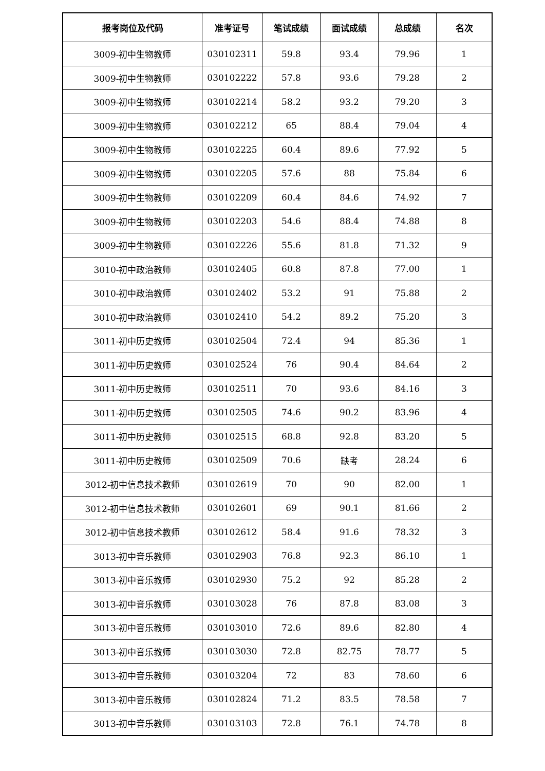| 报考岗位及代码 | 准考证号 | 笔试成绩 | 面试成绩 | 总成绩 | 名次 |
| --- | --- | --- | --- | --- | --- |
| 3009-初中生物教师 | 030102311 | 59.8 | 93.4 | 79.96 | 1 |
| 3009-初中生物教师 | 030102222 | 57.8 | 93.6 | 79.28 | 2 |
| 3009-初中生物教师 | 030102214 | 58.2 | 93.2 | 79.20 | 3 |
| 3009-初中生物教师 | 030102212 | 65 | 88.4 | 79.04 | 4 |
| 3009-初中生物教师 | 030102225 | 60.4 | 89.6 | 77.92 | 5 |
| 3009-初中生物教师 | 030102205 | 57.6 | 88 | 75.84 | 6 |
| 3009-初中生物教师 | 030102209 | 60.4 | 84.6 | 74.92 | 7 |
| 3009-初中生物教师 | 030102203 | 54.6 | 88.4 | 74.88 | 8 |
| 3009-初中生物教师 | 030102226 | 55.6 | 81.8 | 71.32 | 9 |
| 3010-初中政治教师 | 030102405 | 60.8 | 87.8 | 77.00 | 1 |
| 3010-初中政治教师 | 030102402 | 53.2 | 91 | 75.88 | 2 |
| 3010-初中政治教师 | 030102410 | 54.2 | 89.2 | 75.20 | 3 |
| 3011-初中历史教师 | 030102504 | 72.4 | 94 | 85.36 | 1 |
| 3011-初中历史教师 | 030102524 | 76 | 90.4 | 84.64 | 2 |
| 3011-初中历史教师 | 030102511 | 70 | 93.6 | 84.16 | 3 |
| 3011-初中历史教师 | 030102505 | 74.6 | 90.2 | 83.96 | 4 |
| 3011-初中历史教师 | 030102515 | 68.8 | 92.8 | 83.20 | 5 |
| 3011-初中历史教师 | 030102509 | 70.6 | 缺考 | 28.24 | 6 |
| 3012-初中信息技术教师 | 030102619 | 70 | 90 | 82.00 | 1 |
| 3012-初中信息技术教师 | 030102601 | 69 | 90.1 | 81.66 | 2 |
| 3012-初中信息技术教师 | 030102612 | 58.4 | 91.6 | 78.32 | 3 |
| 3013-初中音乐教师 | 030102903 | 76.8 | 92.3 | 86.10 | 1 |
| 3013-初中音乐教师 | 030102930 | 75.2 | 92 | 85.28 | 2 |
| 3013-初中音乐教师 | 030103028 | 76 | 87.8 | 83.08 | 3 |
| 3013-初中音乐教师 | 030103010 | 72.6 | 89.6 | 82.80 | 4 |
| 3013-初中音乐教师 | 030103030 | 72.8 | 82.75 | 78.77 | 5 |
| 3013-初中音乐教师 | 030103204 | 72 | 83 | 78.60 | 6 |
| 3013-初中音乐教师 | 030102824 | 71.2 | 83.5 | 78.58 | 7 |
| 3013-初中音乐教师 | 030103103 | 72.8 | 76.1 | 74.78 | 8 |